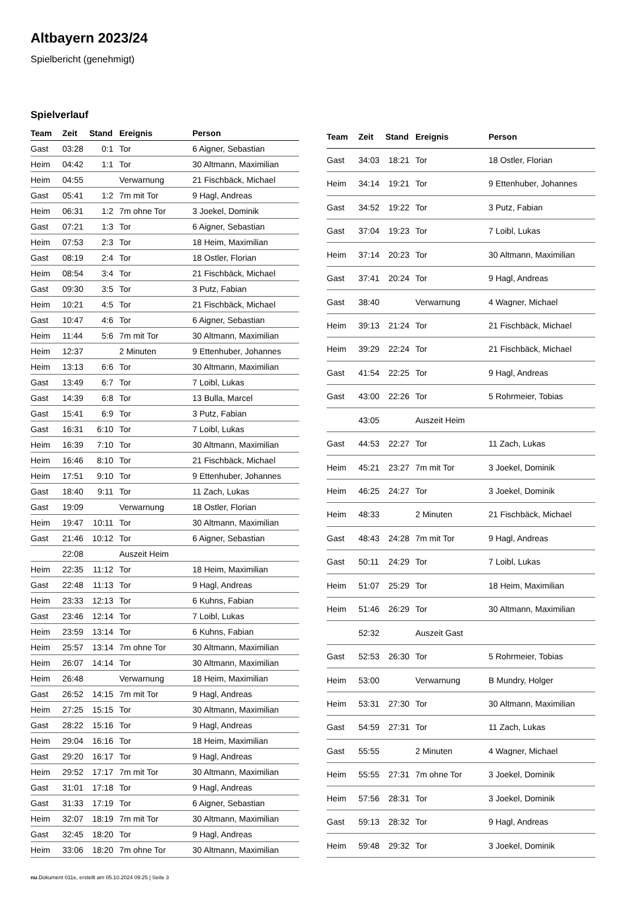Altbayern 2023/24
Spielbericht (genehmigt)
Spielverlauf
| Team | Zeit | Stand | Ereignis | Person |
| --- | --- | --- | --- | --- |
| Gast | 03:28 | 0:1 | Tor | 6 Aigner, Sebastian |
| Heim | 04:42 | 1:1 | Tor | 30 Altmann, Maximilian |
| Heim | 04:55 | | Verwarnung | 21 Fischbäck, Michael |
| Gast | 05:41 | 1:2 | 7m mit Tor | 9 Hagl, Andreas |
| Heim | 06:31 | 1:2 | 7m ohne Tor | 3 Joekel, Dominik |
| Gast | 07:21 | 1:3 | Tor | 6 Aigner, Sebastian |
| Heim | 07:53 | 2:3 | Tor | 18 Heim, Maximilian |
| Gast | 08:19 | 2:4 | Tor | 18 Ostler, Florian |
| Heim | 08:54 | 3:4 | Tor | 21 Fischbäck, Michael |
| Gast | 09:30 | 3:5 | Tor | 3 Putz, Fabian |
| Heim | 10:21 | 4:5 | Tor | 21 Fischbäck, Michael |
| Gast | 10:47 | 4:6 | Tor | 6 Aigner, Sebastian |
| Heim | 11:44 | 5:6 | 7m mit Tor | 30 Altmann, Maximilian |
| Heim | 12:37 | | 2 Minuten | 9 Ettenhuber, Johannes |
| Heim | 13:13 | 6:6 | Tor | 30 Altmann, Maximilian |
| Gast | 13:49 | 6:7 | Tor | 7 Loibl, Lukas |
| Gast | 14:39 | 6:8 | Tor | 13 Bulla, Marcel |
| Gast | 15:41 | 6:9 | Tor | 3 Putz, Fabian |
| Gast | 16:31 | 6:10 | Tor | 7 Loibl, Lukas |
| Heim | 16:39 | 7:10 | Tor | 30 Altmann, Maximilian |
| Heim | 16:46 | 8:10 | Tor | 21 Fischbäck, Michael |
| Heim | 17:51 | 9:10 | Tor | 9 Ettenhuber, Johannes |
| Gast | 18:40 | 9:11 | Tor | 11 Zach, Lukas |
| Gast | 19:09 | | Verwarnung | 18 Ostler, Florian |
| Heim | 19:47 | 10:11 | Tor | 30 Altmann, Maximilian |
| Gast | 21:46 | 10:12 | Tor | 6 Aigner, Sebastian |
| | 22:08 | | Auszeit Heim | |
| Heim | 22:35 | 11:12 | Tor | 18 Heim, Maximilian |
| Gast | 22:48 | 11:13 | Tor | 9 Hagl, Andreas |
| Heim | 23:33 | 12:13 | Tor | 6 Kuhns, Fabian |
| Gast | 23:46 | 12:14 | Tor | 7 Loibl, Lukas |
| Heim | 23:59 | 13:14 | Tor | 6 Kuhns, Fabian |
| Heim | 25:57 | 13:14 | 7m ohne Tor | 30 Altmann, Maximilian |
| Heim | 26:07 | 14:14 | Tor | 30 Altmann, Maximilian |
| Heim | 26:48 | | Verwarnung | 18 Heim, Maximilian |
| Gast | 26:52 | 14:15 | 7m mit Tor | 9 Hagl, Andreas |
| Heim | 27:25 | 15:15 | Tor | 30 Altmann, Maximilian |
| Gast | 28:22 | 15:16 | Tor | 9 Hagl, Andreas |
| Heim | 29:04 | 16:16 | Tor | 18 Heim, Maximilian |
| Gast | 29:20 | 16:17 | Tor | 9 Hagl, Andreas |
| Heim | 29:52 | 17:17 | 7m mit Tor | 30 Altmann, Maximilian |
| Gast | 31:01 | 17:18 | Tor | 9 Hagl, Andreas |
| Gast | 31:33 | 17:19 | Tor | 6 Aigner, Sebastian |
| Heim | 32:07 | 18:19 | 7m mit Tor | 30 Altmann, Maximilian |
| Gast | 32:45 | 18:20 | Tor | 9 Hagl, Andreas |
| Heim | 33:06 | 18:20 | 7m ohne Tor | 30 Altmann, Maximilian |
| Team | Zeit | Stand | Ereignis | Person |
| --- | --- | --- | --- | --- |
| Gast | 34:03 | 18:21 | Tor | 18 Ostler, Florian |
| Heim | 34:14 | 19:21 | Tor | 9 Ettenhuber, Johannes |
| Gast | 34:52 | 19:22 | Tor | 3 Putz, Fabian |
| Gast | 37:04 | 19:23 | Tor | 7 Loibl, Lukas |
| Heim | 37:14 | 20:23 | Tor | 30 Altmann, Maximilian |
| Gast | 37:41 | 20:24 | Tor | 9 Hagl, Andreas |
| Gast | 38:40 | | Verwarnung | 4 Wagner, Michael |
| Heim | 39:13 | 21:24 | Tor | 21 Fischbäck, Michael |
| Heim | 39:29 | 22:24 | Tor | 21 Fischbäck, Michael |
| Gast | 41:54 | 22:25 | Tor | 9 Hagl, Andreas |
| Gast | 43:00 | 22:26 | Tor | 5 Rohrmeier, Tobias |
| | 43:05 | | Auszeit Heim | |
| Gast | 44:53 | 22:27 | Tor | 11 Zach, Lukas |
| Heim | 45:21 | 23:27 | 7m mit Tor | 3 Joekel, Dominik |
| Heim | 46:25 | 24:27 | Tor | 3 Joekel, Dominik |
| Heim | 48:33 | | 2 Minuten | 21 Fischbäck, Michael |
| Gast | 48:43 | 24:28 | 7m mit Tor | 9 Hagl, Andreas |
| Gast | 50:11 | 24:29 | Tor | 7 Loibl, Lukas |
| Heim | 51:07 | 25:29 | Tor | 18 Heim, Maximilian |
| Heim | 51:46 | 26:29 | Tor | 30 Altmann, Maximilian |
| | 52:32 | | Auszeit Gast | |
| Gast | 52:53 | 26:30 | Tor | 5 Rohrmeier, Tobias |
| Heim | 53:00 | | Verwarnung | B Mundry, Holger |
| Heim | 53:31 | 27:30 | Tor | 30 Altmann, Maximilian |
| Gast | 54:59 | 27:31 | Tor | 11 Zach, Lukas |
| Gast | 55:55 | | 2 Minuten | 4 Wagner, Michael |
| Heim | 55:55 | 27:31 | 7m ohne Tor | 3 Joekel, Dominik |
| Heim | 57:56 | 28:31 | Tor | 3 Joekel, Dominik |
| Gast | 59:13 | 28:32 | Tor | 9 Hagl, Andreas |
| Heim | 59:48 | 29:32 | Tor | 3 Joekel, Dominik |
nu.Dokument 011e, erstellt am 05.10.2024 09:25 | Seite 3